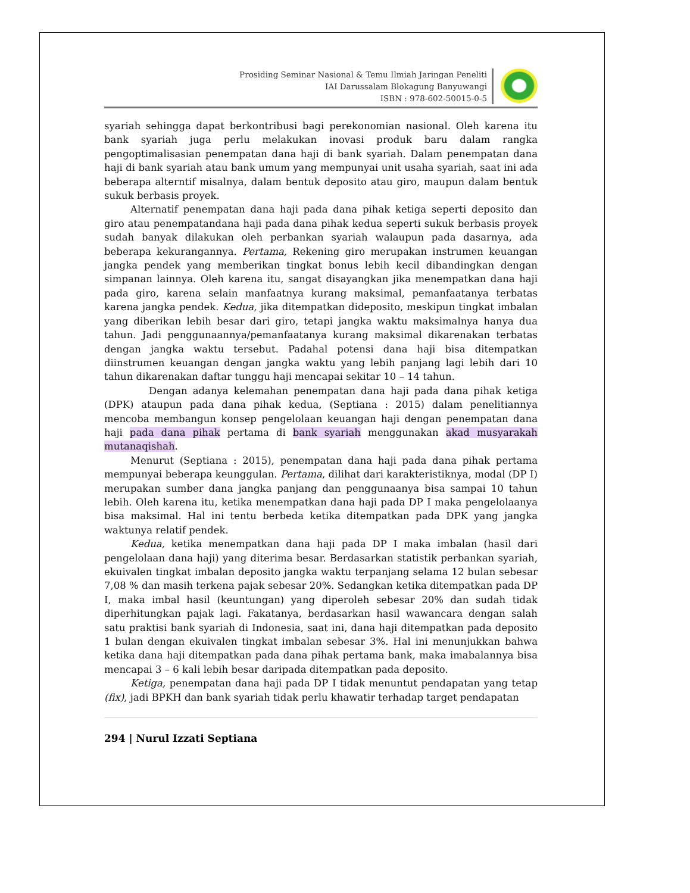Prosiding Seminar Nasional & Temu Ilmiah Jaringan Peneliti
IAI Darussalam Blokagung Banyuwangi
ISBN : 978-602-50015-0-5
syariah sehingga dapat berkontribusi bagi perekonomian nasional. Oleh karena itu bank syariah juga perlu melakukan inovasi produk baru dalam rangka pengoptimalisasian penempatan dana haji di bank syariah. Dalam penempatan dana haji di bank syariah atau bank umum yang mempunyai unit usaha syariah, saat ini ada beberapa alterntif misalnya, dalam bentuk deposito atau giro, maupun dalam bentuk sukuk berbasis proyek.
Alternatif penempatan dana haji pada dana pihak ketiga seperti deposito dan giro atau penempatandana haji pada dana pihak kedua seperti sukuk berbasis proyek sudah banyak dilakukan oleh perbankan syariah walaupun pada dasarnya, ada beberapa kekurangannya. Pertama, Rekening giro merupakan instrumen keuangan jangka pendek yang memberikan tingkat bonus lebih kecil dibandingkan dengan simpanan lainnya. Oleh karena itu, sangat disayangkan jika menempatkan dana haji pada giro, karena selain manfaatnya kurang maksimal, pemanfaatanya terbatas karena jangka pendek. Kedua, jika ditempatkan dideposito, meskipun tingkat imbalan yang diberikan lebih besar dari giro, tetapi jangka waktu maksimalnya hanya dua tahun. Jadi penggunaannya/pemanfaatanya kurang maksimal dikarenakan terbatas dengan jangka waktu tersebut. Padahal potensi dana haji bisa ditempatkan diinstrumen keuangan dengan jangka waktu yang lebih panjang lagi lebih dari 10 tahun dikarenakan daftar tunggu haji mencapai sekitar 10 – 14 tahun.
Dengan adanya kelemahan penempatan dana haji pada dana pihak ketiga (DPK) ataupun pada dana pihak kedua, (Septiana : 2015) dalam penelitiannya mencoba membangun konsep pengelolaan keuangan haji dengan penempatan dana haji pada dana pihak pertama di bank syariah menggunakan akad musyarakah mutanaqishah.
Menurut (Septiana : 2015), penempatan dana haji pada dana pihak pertama mempunyai beberapa keunggulan. Pertama, dilihat dari karakteristiknya, modal (DP I) merupakan sumber dana jangka panjang dan penggunaanya bisa sampai 10 tahun lebih. Oleh karena itu, ketika menempatkan dana haji pada DP I maka pengelolaanya bisa maksimal. Hal ini tentu berbeda ketika ditempatkan pada DPK yang jangka waktunya relatif pendek.
Kedua, ketika menempatkan dana haji pada DP I maka imbalan (hasil dari pengelolaan dana haji) yang diterima besar. Berdasarkan statistik perbankan syariah, ekuivalen tingkat imbalan deposito jangka waktu terpanjang selama 12 bulan sebesar 7,08 % dan masih terkena pajak sebesar 20%. Sedangkan ketika ditempatkan pada DP I, maka imbal hasil (keuntungan) yang diperoleh sebesar 20% dan sudah tidak diperhitungkan pajak lagi. Fakatanya, berdasarkan hasil wawancara dengan salah satu praktisi bank syariah di Indonesia, saat ini, dana haji ditempatkan pada deposito 1 bulan dengan ekuivalen tingkat imbalan sebesar 3%. Hal ini menunjukkan bahwa ketika dana haji ditempatkan pada dana pihak pertama bank, maka imabalannya bisa mencapai 3 – 6 kali lebih besar daripada ditempatkan pada deposito.
Ketiga, penempatan dana haji pada DP I tidak menuntut pendapatan yang tetap (fix), jadi BPKH dan bank syariah tidak perlu khawatir terhadap target pendapatan
294 | Nurul Izzati Septiana